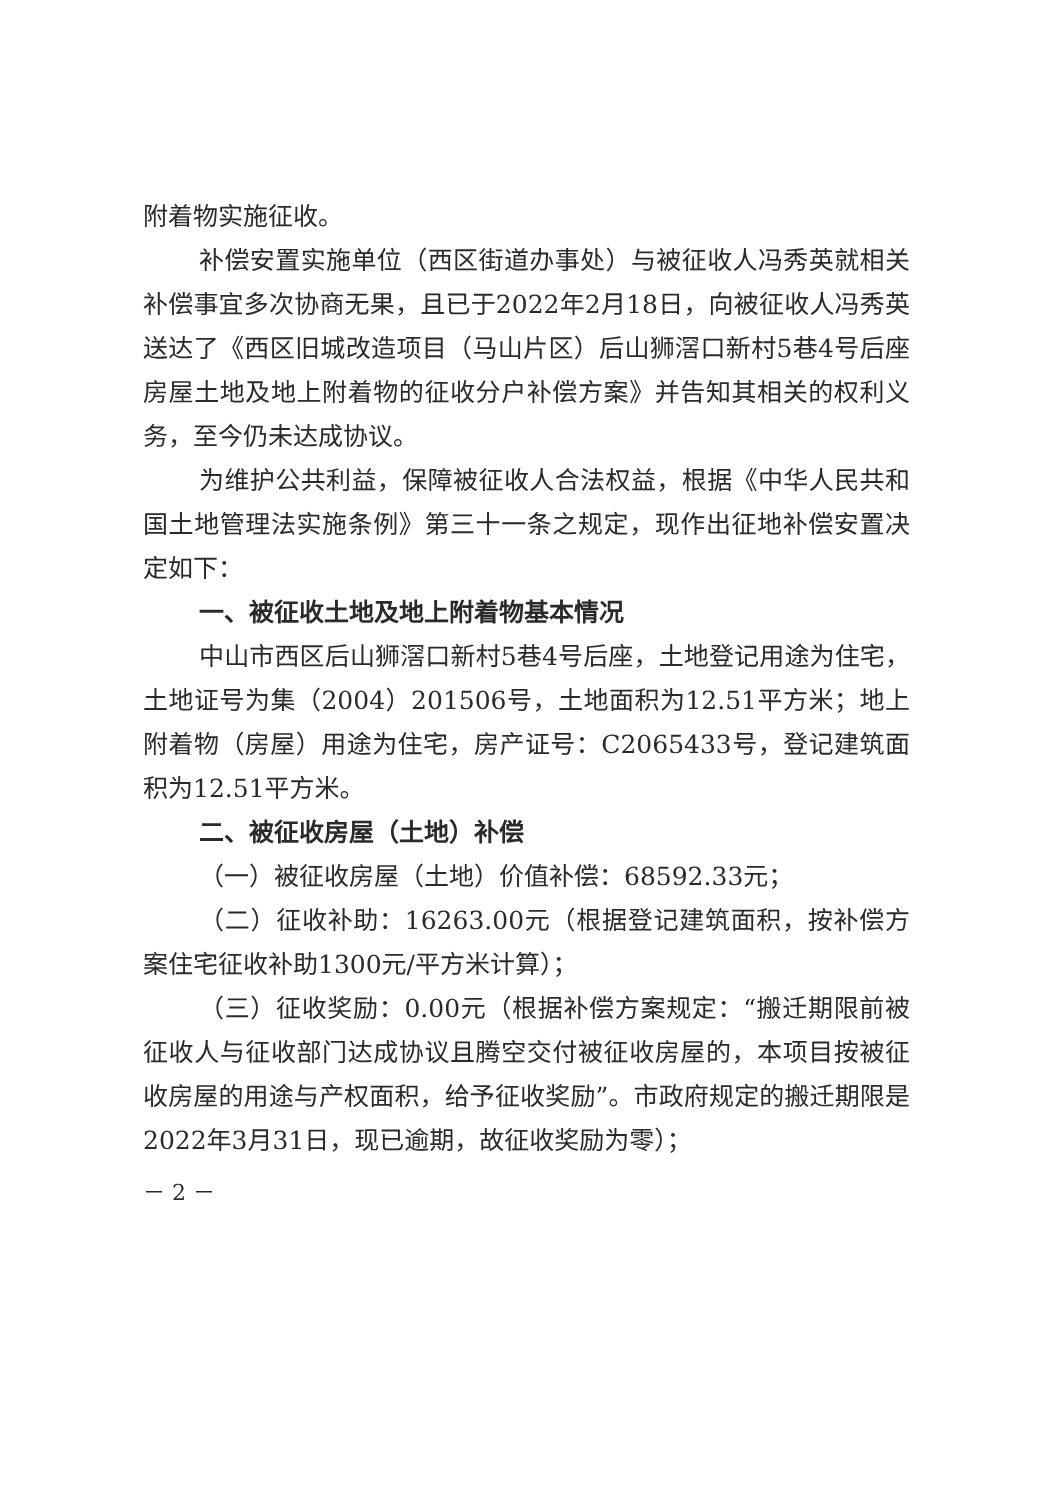附着物实施征收。
补偿安置实施单位（西区街道办事处）与被征收人冯秀英就相关补偿事宜多次协商无果，且已于2022年2月18日，向被征收人冯秀英送达了《西区旧城改造项目（马山片区）后山狮滘口新村5巷4号后座房屋土地及地上附着物的征收分户补偿方案》并告知其相关的权利义务，至今仍未达成协议。
为维护公共利益，保障被征收人合法权益，根据《中华人民共和国土地管理法实施条例》第三十一条之规定，现作出征地补偿安置决定如下：
一、被征收土地及地上附着物基本情况
中山市西区后山狮滘口新村5巷4号后座，土地登记用途为住宅，土地证号为集（2004）201506号，土地面积为12.51平方米；地上附着物（房屋）用途为住宅，房产证号：C2065433号，登记建筑面积为12.51平方米。
二、被征收房屋（土地）补偿
（一）被征收房屋（土地）价值补偿：68592.33元；
（二）征收补助：16263.00元（根据登记建筑面积，按补偿方案住宅征收补助1300元/平方米计算）；
（三）征收奖励：0.00元（根据补偿方案规定：“搬迁期限前被征收人与征收部门达成协议且腾空交付被征收房屋的，本项目按被征收房屋的用途与产权面积，给予征收奖励”。市政府规定的搬迁期限是2022年3月31日，现已逾期，故征收奖励为零）；
－ 2 －